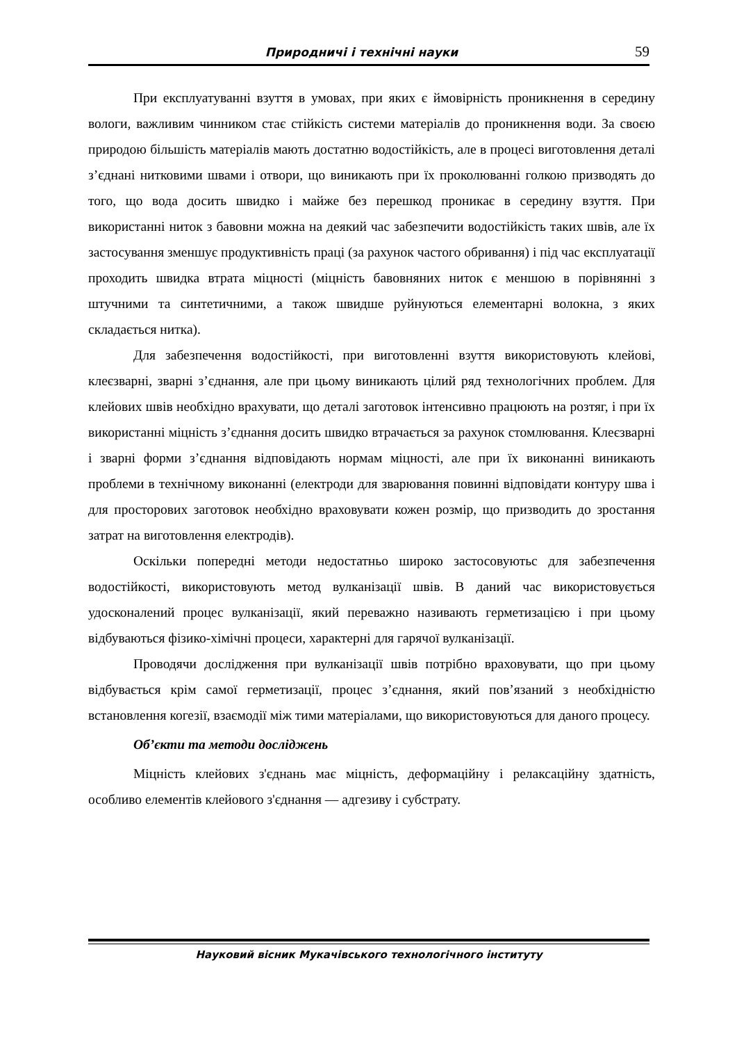Природничі і технічні науки 59
При експлуатуванні взуття в умовах, при яких є ймовірність проникнення в середину вологи, важливим чинником стає стійкість системи матеріалів до проникнення води. За своєю природою більшість матеріалів мають достатню водостійкість, але в процесі виготовлення деталі з’єднані нитковими швами і отвори, що виникають при їх проколюванні голкою призводять до того, що вода досить швидко і майже без перешкод проникає в середину взуття. При використанні ниток з бавовни можна на деякий час забезпечити водостійкість таких швів, але їх застосування зменшує продуктивність праці (за рахунок частого обривання) і під час експлуатації проходить швидка втрата міцності (міцність бавовняних ниток є меншою в порівнянні з штучними та синтетичними, а також швидше руйнуються елементарні волокна, з яких складається нитка).
Для забезпечення водостійкості, при виготовленні взуття використовують клейові, клеєзварні, зварні з’єднання, але при цьому виникають цілий ряд технологічних проблем. Для клейових швів необхідно врахувати, що деталі заготовок інтенсивно працюють на розтяг, і при їх використанні міцність з’єднання досить швидко втрачається за рахунок стомлювання. Клеєзварні і зварні форми з’єднання відповідають нормам міцності, але при їх виконанні виникають проблеми в технічному виконанні (електроди для зварювання повинні відповідати контуру шва і для просторових заготовок необхідно враховувати кожен розмір, що призводить до зростання затрат на виготовлення електродів).
Оскільки попередні методи недостатньо широко застосовуютьс для забезпечення водостійкості, використовують метод вулканізації швів. В даний час використовується удосконалений процес вулканізації, який переважно називають герметизацією і при цьому відбуваються фізико-хімічні процеси, характерні для гарячої вулканізації.
Проводячи дослідження при вулканізації швів потрібно враховувати, що при цьому відбувається крім самої герметизації, процес з’єднання, який пов’язаний з необхідністю встановлення когезії, взаємодії між тими матеріалами, що використовуються для даного процесу.
Об’єкти та методи досліджень
Міцність клейових з'єднань має міцність, деформаційну і релаксаційну здатність, особливо елементів клейового з'єднання — адгезиву і субстрату.
Науковий вісник Мукачівського технологічного інституту